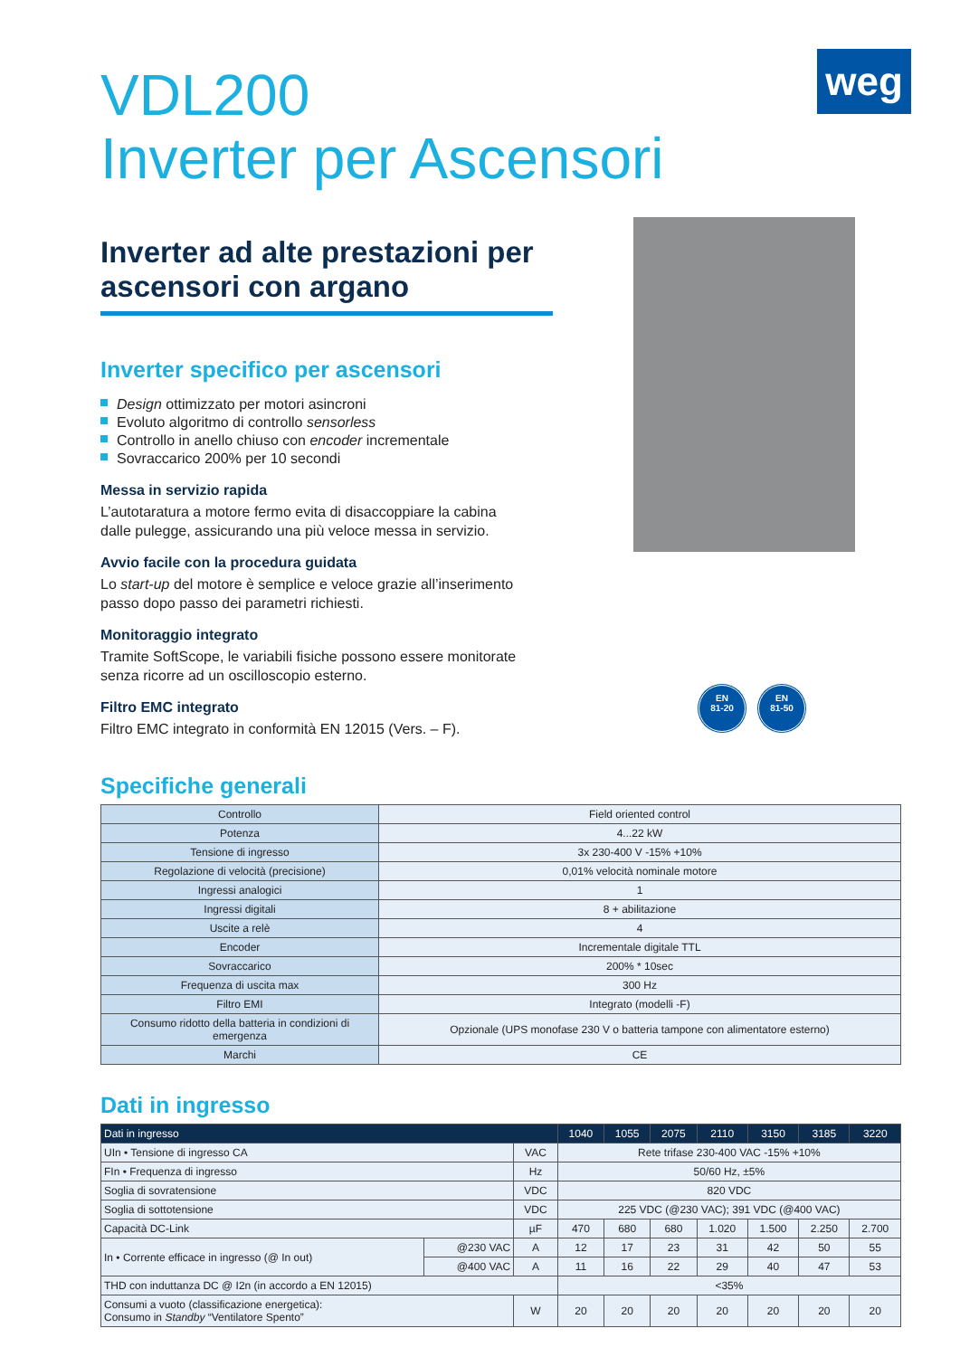weg
EN
81-20
EN
81-50
VDL200
Inverter per Ascensori
Inverter ad alte prestazioni per ascensori con argano
Inverter specifico per ascensori
Design ottimizzato per motori asincroni
Evoluto algoritmo di controllo sensorless
Controllo in anello chiuso con encoder incrementale
Sovraccarico 200% per 10 secondi
Messa in servizio rapida
L’autotaratura a motore fermo evita di disaccoppiare la cabina dalle pulegge, assicurando una più veloce messa in servizio.
Avvio facile con la procedura guidata
Lo start-up del motore è semplice e veloce grazie all’inserimento passo dopo passo dei parametri richiesti.
Monitoraggio integrato
Tramite SoftScope, le variabili fisiche possono essere monitorate senza ricorre ad un oscilloscopio esterno.
Filtro EMC integrato
Filtro EMC integrato in conformità EN 12015 (Vers. – F).
Specifiche generali
| Controllo | Field oriented control |
| Potenza | 4...22 kW |
| Tensione di ingresso | 3x 230-400 V -15% +10% |
| Regolazione di velocità (precisione) | 0,01% velocità nominale motore |
| Ingressi analogici | 1 |
| Ingressi digitali | 8 + abilitazione |
| Uscite a relè | 4 |
| Encoder | Incrementale digitale TTL |
| Sovraccarico | 200% * 10sec |
| Frequenza di uscita max | 300 Hz |
| Filtro EMI | Integrato (modelli -F) |
| Consumo ridotto della batteria in condizioni di emergenza | Opzionale (UPS monofase 230 V o batteria tampone con alimentatore esterno) |
| Marchi | CE |
Dati in ingresso
| Dati in ingresso | | | 1040 | 1055 | 2075 | 2110 | 3150 | 3185 | 3220 |
| --- | --- | --- | --- | --- | --- | --- | --- | --- | --- |
| UIn • Tensione di ingresso CA | | VAC | Rete trifase 230-400 VAC -15% +10% | | | | | | |
| FIn • Frequenza di ingresso | | Hz | 50/60 Hz, ±5% | | | | | | |
| Soglia di sovratensione | | VDC | 820 VDC | | | | | | |
| Soglia di sottotensione | | VDC | 225 VDC (@230 VAC); 391 VDC (@400 VAC) | | | | | | |
| Capacità DC-Link | | µF | 470 | 680 | 680 | 1.020 | 1.500 | 2.250 | 2.700 |
| In • Corrente efficace in ingresso (@ In out) | @230 VAC | A | 12 | 17 | 23 | 31 | 42 | 50 | 55 |
| | @400 VAC | A | 11 | 16 | 22 | 29 | 40 | 47 | 53 |
| THD con induttanza DC @ I2n (in accordo a EN 12015) | | | <35% | | | | | | |
| Consumi a vuoto (classificazione energetica): Consumo in Standby “Ventilatore Spento” | | W | 20 | 20 | 20 | 20 | 20 | 20 | 20 |